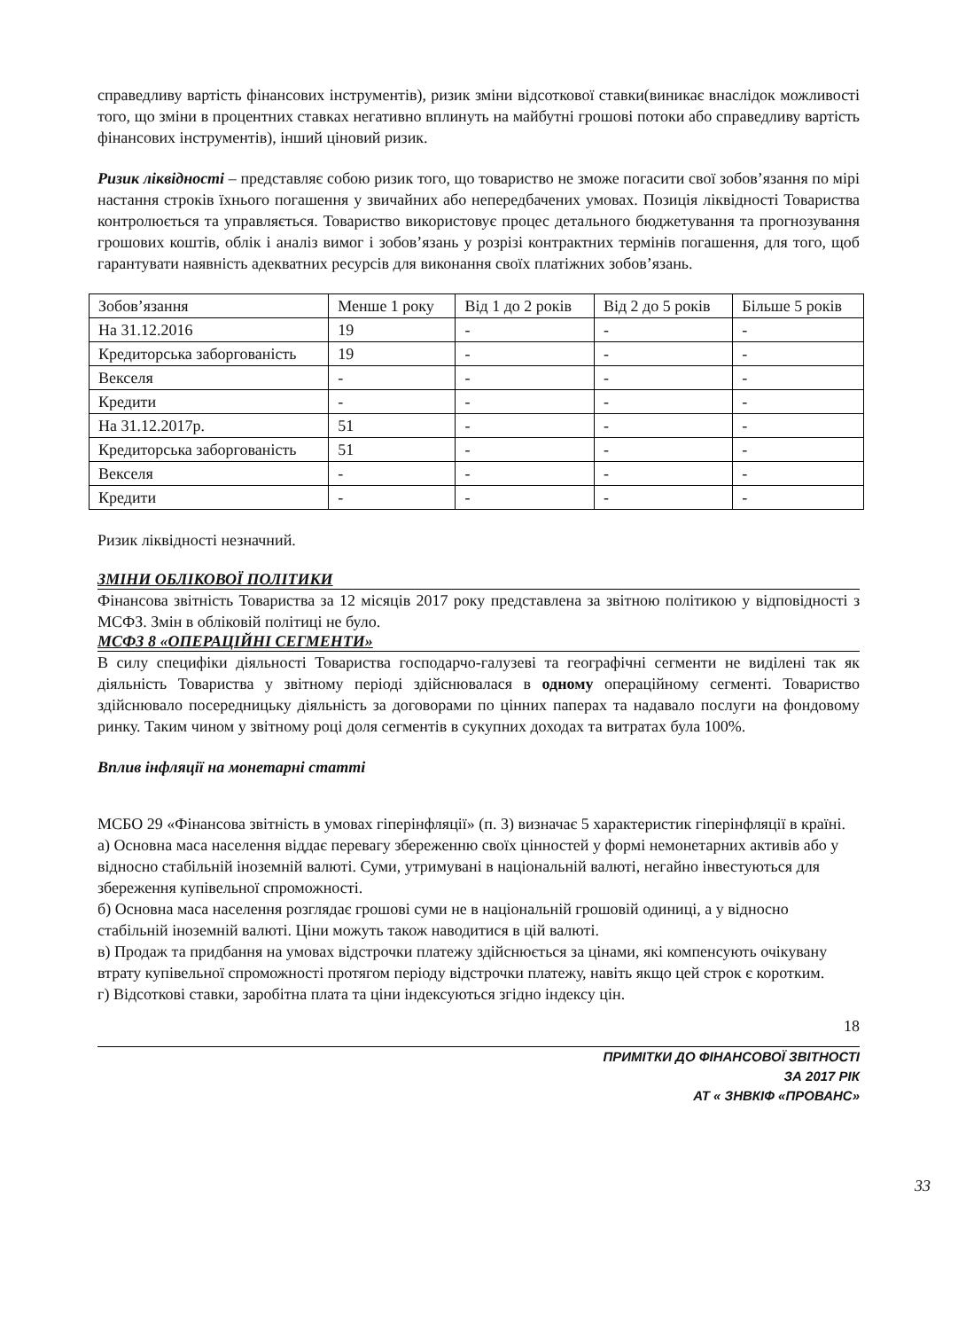справедливу вартість фінансових інструментів), ризик зміни відсоткової ставки(виникає внаслідок можливості того, що зміни в процентних ставках негативно вплинуть на майбутні грошові потоки або справедливу вартість фінансових інструментів), інший ціновий ризик.
Ризик ліквідності – представляє собою ризик того, що товариство не зможе погасити свої зобов’язання по мірі настання строків їхнього погашення у звичайних або непередбачених умовах. Позиція ліквідності Товариства контролюється та управляється. Товариство використовує процес детального бюджетування та прогнозування грошових коштів, облік і аналіз вимог і зобов’язань у розрізі контрактних термінів погашення, для того, щоб гарантувати наявність адекватних ресурсів для виконання своїх платіжних зобов’язань.
| Зобов’язання | Менше 1 року | Від 1 до 2 років | Від 2 до 5 років | Більше 5 років |
| На 31.12.2016 | 19 | - | - | - |
| Кредиторська заборгованість | 19 | - | - | - |
| Векселя | - | - | - | - |
| Кредити | - | - | - | - |
| На 31.12.2017р. | 51 | - | - | - |
| Кредиторська заборгованість | 51 | - | - | - |
| Векселя | - | - | - | - |
| Кредити | - | - | - | - |
Ризик ліквідності незначний.
ЗМІНИ ОБЛІКОВОЇ ПОЛІТИКИ
Фінансова звітність Товариства за 12 місяців 2017 року представлена за звітною політикою у відповідності з МСФЗ. Змін в обліковій політиці не було.
МСФЗ 8 «ОПЕРАЦІЙНІ СЕГМЕНТИ»
В силу специфіки діяльності Товариства господарчо-галузеві та географічні сегменти не виділені так як діяльність Товариства у звітному періоді здійснювалася в одному операційному сегменті. Товариство здійснювало посередницьку діяльність за договорами по цінних паперах та надавало послуги на фондовому ринку. Таким чином у звітному році доля сегментів в сукупних доходах та витратах була 100%.
Вплив інфляції на монетарні статті
МСБО 29 «Фінансова звітність в умовах гіперінфляції» (п. 3) визначає 5 характеристик гіперінфляції в країні.
а) Основна маса населення віддає перевагу збереженню своїх цінностей у формі немонетарних активів або у відносно стабільній іноземній валюті. Суми, утримувані в національній валюті, негайно інвестуються для збереження купівельної спроможності.
б) Основна маса населення розглядає грошові суми не в національній грошовій одиниці, а у відносно стабільній іноземній валюті. Ціни можуть також наводитися в цій валюті.
в) Продаж та придбання на умовах відстрочки платежу здійснюється за цінами, які компенсують очікувану втрату купівельної спроможності протягом періоду відстрочки платежу, навіть якщо цей строк є коротким.
г) Відсоткові ставки, заробітна плата та ціни індексуються згідно індексу цін.
18
ПРИМІТКИ ДО ФІНАНСОВОЇ ЗВІТНОСТІ
ЗА 2017 РІК
АТ « ЗНВКІФ «ПРОВАНС»
33